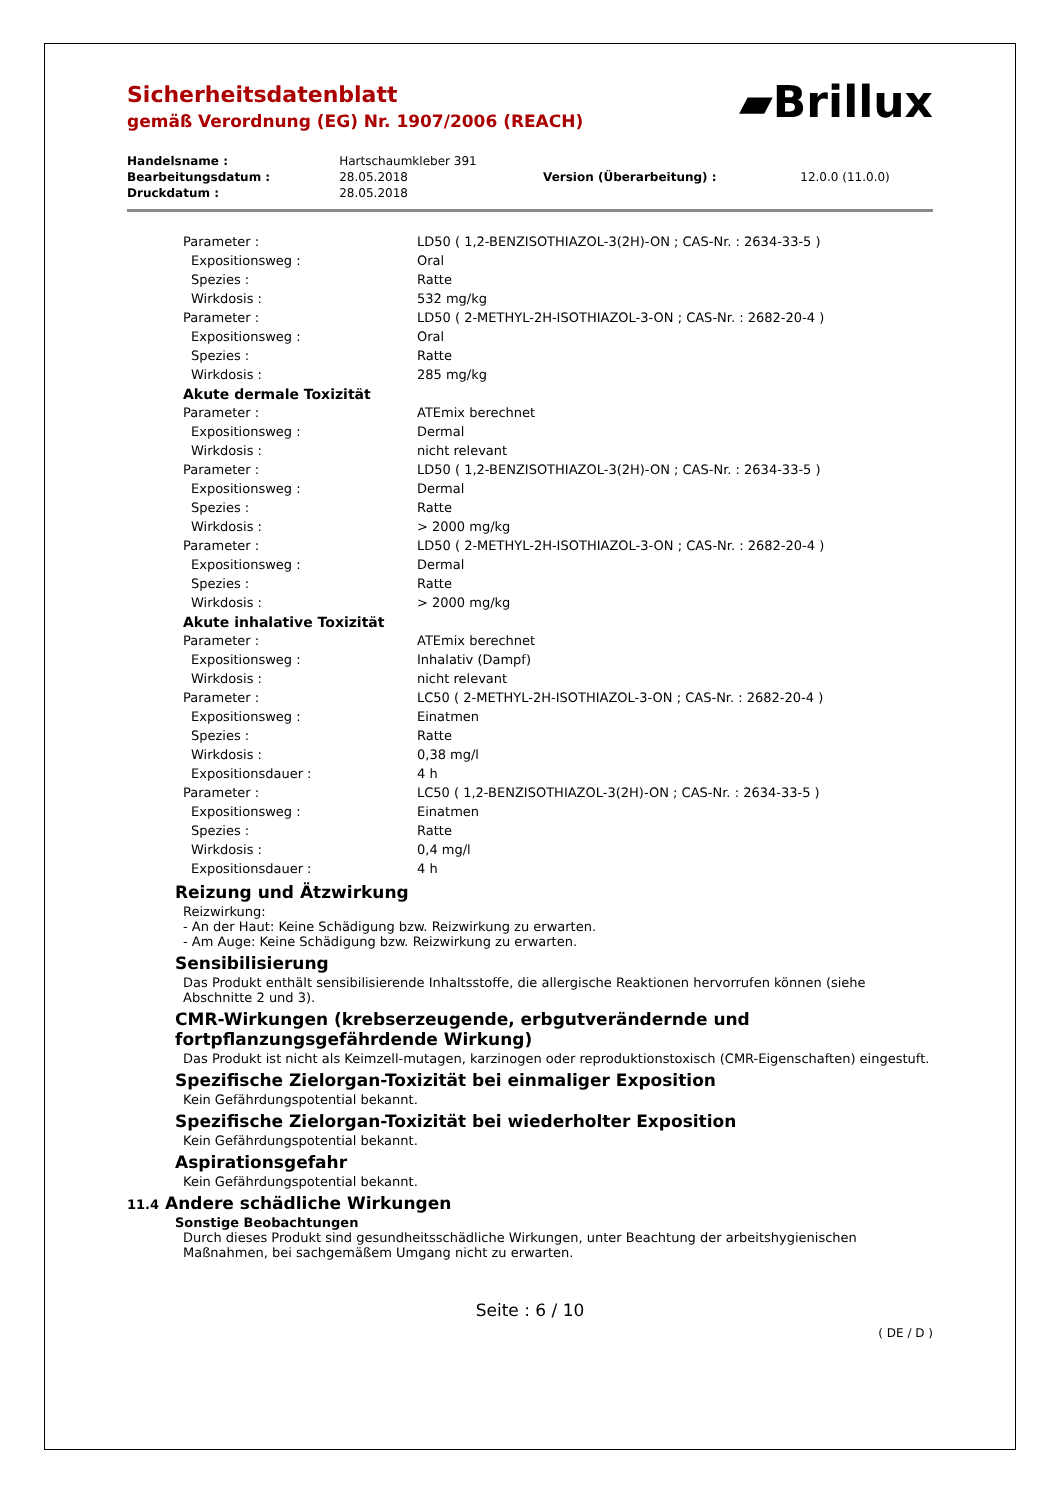Sicherheitsdatenblatt
gemäß Verordnung (EG) Nr. 1907/2006 (REACH)
▰Brillux
| Handelsname : | Hartschaumkleber 391 | | |
| Bearbeitungsdatum : | 28.05.2018 | Version (Überarbeitung) : | 12.0.0 (11.0.0) |
| Druckdatum : | 28.05.2018 | | |
| Parameter : | LD50 ( 1,2-BENZISOTHIAZOL-3(2H)-ON ; CAS-Nr. : 2634-33-5 ) |
| Expositionsweg : | Oral |
| Spezies : | Ratte |
| Wirkdosis : | 532 mg/kg |
| Parameter : | LD50 ( 2-METHYL-2H-ISOTHIAZOL-3-ON ; CAS-Nr. : 2682-20-4 ) |
| Expositionsweg : | Oral |
| Spezies : | Ratte |
| Wirkdosis : | 285 mg/kg |
| Akute dermale Toxizität | |
| Parameter : | ATEmix berechnet |
| Expositionsweg : | Dermal |
| Wirkdosis : | nicht relevant |
| Parameter : | LD50 ( 1,2-BENZISOTHIAZOL-3(2H)-ON ; CAS-Nr. : 2634-33-5 ) |
| Expositionsweg : | Dermal |
| Spezies : | Ratte |
| Wirkdosis : | > 2000 mg/kg |
| Parameter : | LD50 ( 2-METHYL-2H-ISOTHIAZOL-3-ON ; CAS-Nr. : 2682-20-4 ) |
| Expositionsweg : | Dermal |
| Spezies : | Ratte |
| Wirkdosis : | > 2000 mg/kg |
| Akute inhalative Toxizität | |
| Parameter : | ATEmix berechnet |
| Expositionsweg : | Inhalativ (Dampf) |
| Wirkdosis : | nicht relevant |
| Parameter : | LC50 ( 2-METHYL-2H-ISOTHIAZOL-3-ON ; CAS-Nr. : 2682-20-4 ) |
| Expositionsweg : | Einatmen |
| Spezies : | Ratte |
| Wirkdosis : | 0,38 mg/l |
| Expositionsdauer : | 4 h |
| Parameter : | LC50 ( 1,2-BENZISOTHIAZOL-3(2H)-ON ; CAS-Nr. : 2634-33-5 ) |
| Expositionsweg : | Einatmen |
| Spezies : | Ratte |
| Wirkdosis : | 0,4 mg/l |
| Expositionsdauer : | 4 h |
Reizung und Ätzwirkung
Reizwirkung:
- An der Haut: Keine Schädigung bzw. Reizwirkung zu erwarten.
- Am Auge: Keine Schädigung bzw. Reizwirkung zu erwarten.
Sensibilisierung
Das Produkt enthält sensibilisierende Inhaltsstoffe, die allergische Reaktionen hervorrufen können (siehe Abschnitte 2 und 3).
CMR-Wirkungen (krebserzeugende, erbgutverändernde und
fortpflanzungsgefährdende Wirkung)
Das Produkt ist nicht als Keimzell-mutagen, karzinogen oder reproduktionstoxisch (CMR-Eigenschaften) eingestuft.
Spezifische Zielorgan-Toxizität bei einmaliger Exposition
Kein Gefährdungspotential bekannt.
Spezifische Zielorgan-Toxizität bei wiederholter Exposition
Kein Gefährdungspotential bekannt.
Aspirationsgefahr
Kein Gefährdungspotential bekannt.
11.4 Andere schädliche Wirkungen
Sonstige Beobachtungen
Durch dieses Produkt sind gesundheitsschädliche Wirkungen, unter Beachtung der arbeitshygienischen Maßnahmen, bei sachgemäßem Umgang nicht zu erwarten.
Seite : 6 / 10
( DE / D )